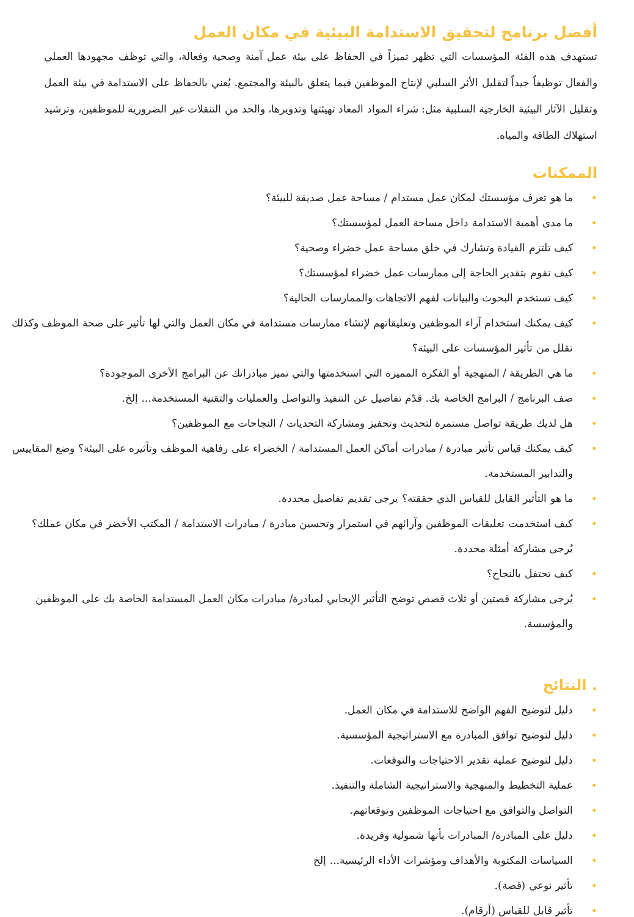أفضل برنامج لتحقيق الاستدامة البيئية في مكان العمل
تستهدف هذه الفئة المؤسسات التي تظهر تميزاً في الحفاظ على بيئة عمل آمنة وصحية وفعالة، والتي توظف مجهودها العملي والفعال توظيفاً جيداً لتقليل الأثر السلبي لإنتاج الموظفين فيما يتعلق بالبيئة والمجتمع. يُعني بالحفاظ على الاستدامة في بيئة العمل وتقليل الآثار البيئية الخارجية السلبية مثل: شراء المواد المعاد تهيئتها وتدويرها، والحد من التنقلات غير الضرورية للموظفين، وترشيد استهلاك الطاقة والمياه.
الممكنات
• ما هو تعرف مؤسستك لمكان عمل مستدام / مساحة عمل صديقة للبيئة؟
• ما مدى أهمية الاستدامة داخل مساحة العمل لمؤسستك؟
• كيف تلتزم القيادة وتشارك في خلق مساحة عمل خضراء وصحية؟
• كيف تقوم بتقدير الحاجة إلى ممارسات عمل خضراء لمؤسستك؟
• كيف تستخدم البحوث والبيانات لفهم الاتجاهات والممارسات الحالية؟
• كيف يمكنك استخدام آراء الموظفين وتعليقاتهم لإنشاء ممارسات مستدامة في مكان العمل والتي لها تأثير على صحة الموظف وكذلك تقلل من تأثير المؤسسات على البيئة؟
• ما هي الطريقة / المنهجية أو الفكرة المميزة التي استخدمتها والتي تميز مبادراتك عن البرامج الأخرى الموجودة؟
• صف البرنامج / البرامج الخاصة بك. قدّم تفاصيل عن التنفيذ والتواصل والعمليات والتقنية المستخدمة... إلخ.
• هل لديك طريقة تواصل مستمرة لتحديث وتحفيز ومشاركة التحديات / النجاحات مع الموظفين؟
• كيف يمكنك قياس تأثير مبادرة / مبادرات أماكن العمل المستدامة / الخضراء على رفاهية الموظف وتأثيره على البيئة؟ وضع المقاييس والتدابير المستخدمة.
• ما هو التأثير القابل للقياس الذي حققته؟ يرجى تقديم تفاصيل محددة.
• كيف استخدمت تعليقات الموظفين وآرائهم في استمرار وتحسين مبادرة / مبادرات الاستدامة / المكتب الأخضر في مكان عملك؟ يُرجى مشاركة أمثلة محددة.
• كيف تحتفل بالنجاح؟
• يُرجى مشاركة قصتين أو ثلاث قصص توضح التأثير الإيجابي لمبادرة/ مبادرات مكان العمل المستدامة الخاصة بك على الموظفين والمؤسسة.
. النتائج
• دليل لتوضيح الفهم الواضح للاستدامة في مكان العمل.
• دليل لتوضيح توافق المبادرة مع الاستراتيجية المؤسسية.
• دليل لتوضيح عملية تقدير الاحتياجات والتوقعات.
• عملية التخطيط والمنهجية والاستراتيجية الشاملة والتنفيذ.
• التواصل والتوافق مع احتياجات الموظفين وتوقعاتهم.
• دليل على المبادرة/ المبادرات بأنها شمولية وفريدة.
• السياسات المكتوبة والأهداف ومؤشرات الأداء الرئيسية... إلخ
• تأثير نوعي (قصة).
• تأثير قابل للقياس (أرقام).